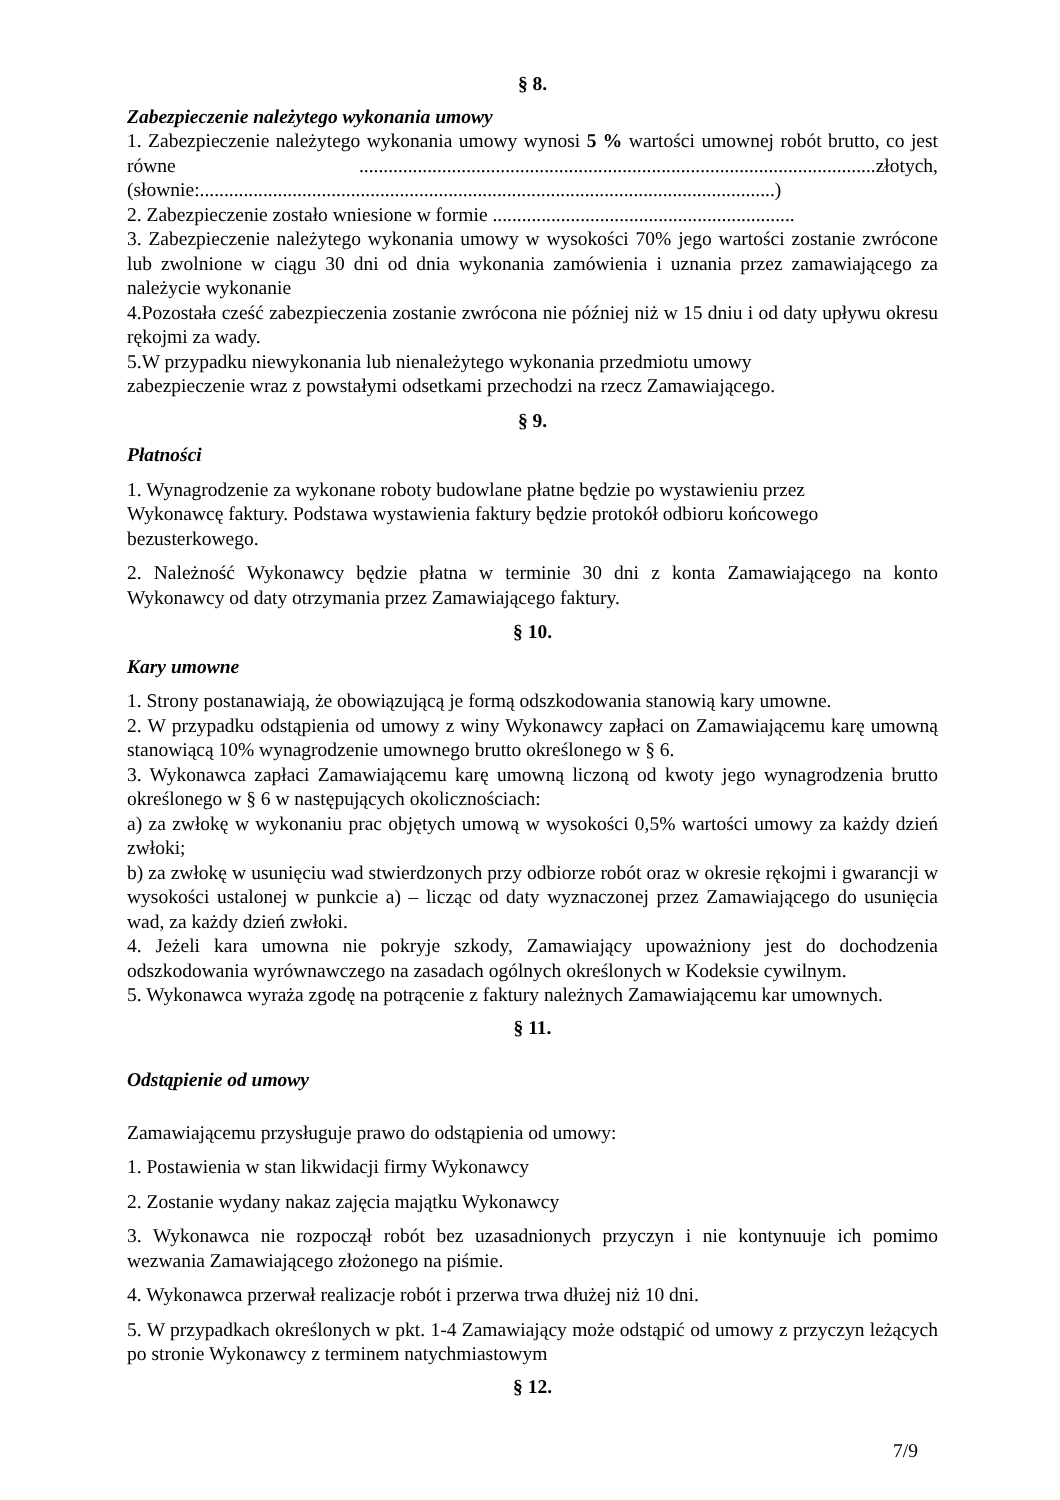§ 8.
Zabezpieczenie należytego wykonania umowy
1. Zabezpieczenie należytego wykonania umowy wynosi 5 % wartości umownej robót brutto, co jest równe ..........................................................................................................złotych, (słownie:......................................................................................................................)
2. Zabezpieczenie zostało wniesione w formie ..............................................................
3. Zabezpieczenie należytego wykonania umowy w wysokości 70% jego wartości zostanie zwrócone lub zwolnione w ciągu 30 dni od dnia wykonania zamówienia i uznania przez zamawiającego za należycie wykonanie
4.Pozostała cześć zabezpieczenia zostanie zwrócona nie później niż w 15 dniu i od daty upływu okresu rękojmi za wady.
5.W przypadku niewykonania lub nienależytego wykonania przedmiotu umowy
zabezpieczenie wraz z powstałymi odsetkami przechodzi na rzecz Zamawiającego.
§ 9.
Płatności
1. Wynagrodzenie za wykonane roboty budowlane płatne będzie po wystawieniu przez
Wykonawcę faktury. Podstawa wystawienia faktury będzie protokół odbioru końcowego
bezusterkowego.
2. Należność Wykonawcy będzie płatna w terminie 30 dni z konta Zamawiającego na konto Wykonawcy od daty otrzymania przez Zamawiającego faktury.
§ 10.
Kary umowne
1. Strony postanawiają, że obowiązującą je formą odszkodowania stanowią kary umowne.
2. W przypadku odstąpienia od umowy z winy Wykonawcy zapłaci on Zamawiającemu karę umowną stanowiącą 10% wynagrodzenie umownego brutto określonego w § 6.
3. Wykonawca zapłaci Zamawiającemu karę umowną liczoną od kwoty jego wynagrodzenia brutto określonego w § 6 w następujących okolicznościach:
a) za zwłokę w wykonaniu prac objętych umową w wysokości 0,5% wartości umowy za każdy dzień zwłoki;
b) za zwłokę w usunięciu wad stwierdzonych przy odbiorze robót oraz w okresie rękojmi i gwarancji w wysokości ustalonej w punkcie a) – licząc od daty wyznaczonej przez Zamawiającego do usunięcia wad, za każdy dzień zwłoki.
4. Jeżeli kara umowna nie pokryje szkody, Zamawiający upoważniony jest do dochodzenia odszkodowania wyrównawczego na zasadach ogólnych określonych w Kodeksie cywilnym.
5. Wykonawca wyraża zgodę na potrącenie z faktury należnych Zamawiającemu kar umownych.
§ 11.
Odstąpienie od umowy
Zamawiającemu przysługuje prawo do odstąpienia od umowy:
1. Postawienia w stan likwidacji firmy Wykonawcy
2. Zostanie wydany nakaz zajęcia majątku Wykonawcy
3. Wykonawca nie rozpoczął robót bez uzasadnionych przyczyn i nie kontynuuje ich pomimo wezwania Zamawiającego złożonego na piśmie.
4. Wykonawca przerwał realizacje robót i przerwa trwa dłużej niż 10 dni.
5. W przypadkach określonych w pkt. 1-4 Zamawiający może odstąpić od umowy z przyczyn leżących po stronie Wykonawcy z terminem natychmiastowym
§ 12.
7/9